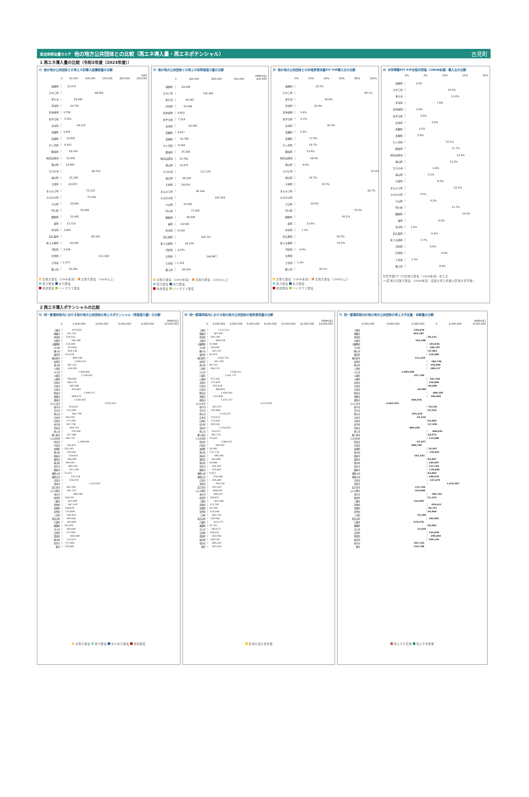自治体排出量カルテ 他の地方公共団体との比較（再エネ導入量・再エネポテンシャル） 吉見町
1 再エネ導入量の比較（令和5年度（2023年度））
1）他の地方公共団体との再エネ別導入設備容量の比較
[kW]
0 50,000 100,000 150,000 200,000 250,000
遠軽町 15,673
みやこ町 98,856
多久市 34,495
芽室町 24,731
北中城村 3,758
永平寺町 5,561
吉見町 44,133
美郷町 3,405
美幌町 12,852
七ヶ浜町 6,410
御嵩町 19,534
陸前高田市 12,402
基山町 10,865
えびの市 88,713
嵐山町 21,126
大井町 18,873
まんのう町 73,153
みなかみ町 75,183
小山町 23,891
門川町 54,438
御船町 23,491
森町 13,714
余市町 3,961
北広島町 88,319
新上五島町 22,045
河北町 3,249
矢吹町 111,324
士別市 1,071
築上町 20,290
太陽光発電（10kW未満） 太陽光発電（10kW以上）
風力発電 水力発電
地熱発電 バイオマス発電
2）他の地方公共団体との再エネ別発電電力量の比較
[MWh/年]
0 100,000 200,000 300,000 400,000
遠軽町 24,648
みやこ町 130,240
多久市 45,067
芽室町 33,994
北中城村 4,852
永平寺町 7,214
吉見町 58,065
美郷町 4,617
美幌町 16,766
七ヶ浜町 8,093
御嵩町 25,329
陸前高田市 15,781
基山町 13,873
えびの市 117,170
嵐山町 28,245
大井町 24,614
まんのう町 96,184
みなかみ町 187,933
小山町 33,263
門川町 71,402
御船町 48,428
森町 18,583
余市町 6,018
北広島町 120,717
新上五島町 42,576
河北町 4,075
矢吹町 146,887
士別市 1,333
築上町 26,419
太陽光発電（10kW未満） 太陽光発電（10kW以上）
風力発電 水力発電
地熱発電 バイオマス発電
3）他の地方公共団体との対電気使用量FIT･FIP導入比の比較
0% 20% 40% 60% 80% 100%
遠軽町 25.5%
みやこ町 89.1%
多久市 36.8%
芽室町 23.4%
北中城村 5.4%
永平寺町 6.1%
吉見町 40.3%
美郷町 5.2%
美幌町 17.0%
七ヶ浜町 16.7%
御嵩町 13.4%
陸前高田市 18.4%
基山町 8.4%
えびの市 97.2%
嵐山町 16.7%
大井町 33.3%
まんのう町 92.7%
みなかみ町
小山町 19.0%
門川町 75.2%
御船町 60.1%
森町 13.4%
余市町 7.1%
北広島町 52.5%
新上五島町 53.2%
河北町 4.0%
矢吹町
士別市 1.4%
築上町 30.1%
太陽光発電（10kW未満） 太陽光発電（10kW以上）
風力発電 水力発電
地熱発電 バイオマス発電
4）対世帯数FIT･FIP太陽光発電（10kW未満）導入比の比較
0% 5% 10% 15% 20%
遠軽町 2.4%
みやこ町 10.6%
多久市 11.6%
芽室町 7.8%
北中城村 2.6%
永平寺町 3.6%
吉見町 6.6%
美郷町 3.2%
美幌町 2.8%
七ヶ浜町 10.1%
御嵩町 11.7%
陸前高田市 12.9%
基山町 11.2%
えびの市 6.8%
嵐山町 5.5%
大井町 8.0%
まんのう町 12.2%
みなかみ町 3.5%
小山町 6.2%
門川町 11.7%
御船町 14.4%
森町 8.2%
余市町 1.2%
北広島町 6.4%
新上五島町 3.7%
河北町 6.0%
矢吹町 9.0%
士別市 1.3%
築上町 8.4%
対世帯数FIT･FIP太陽光発電（10kW未満）導入比
＝(区域の太陽光発電（10kW未満）設備の導入件数)/(区域の世帯数)
2 再エネ導入ポテンシャルの比較
5）同一都道府県内における他の地方公共団体の再エネポテンシャル（発電電力量）の比較
[MWh/年]
0 2,000,000 4,000,000 6,000,000 8,000,000 10,000,000
上尾市 873,833
朝霞市 325,125
伊奈町 229,333
入間市 746,248
小鹿野町 216,504
小川町 373,403
桶川市 439,136
越生町 153,479
春日部市 899,338
加須市 1,056,519
神川町 361,751
上里町 424,492
川口市 1,446,466
川越市 1,704,002
川島町 358,482
北本市 400,279
行田市 605,085
久喜市 824,867
熊谷市 1,949,121
鴻巣市 808,473
越谷市 1,028,355
さいたま市 3,931,012
坂戸市 526,607
幸手市 312,990
狭山市 862,799
志木市 183,018
白岡市 277,490
杉戸町 267,738
草加市 640,761
秩父市 754,504
鶴ヶ島市 327,346
ときがわ町 189,170
所沢市 1,398,604
戸田市 326,422
長瀞町 105,242
滑川町 314,565
新座市 528,825
蓮田市 364,493
鳩山町 196,343
羽生市 483,545
飯能市 552,296
東秩父村 72,477
東松山市 725,118
日高市 576,919
深谷市 2,473,837
富士見市 303,764
ふじみ野市 342,713
本庄市 948,184
松伏町 160,031
三郷市 437,099
美里町 467,397
皆野町 138,429
宮代町 173,608
三芳町 330,415
毛呂山町 269,466
八潮市 343,899
横瀬町 102,655
吉川市 293,640
吉見町 277,681
寄居町 644,448
嵐山町 313,671
和光市 177,882
蕨市 150,845
太陽光発電 風力発電 中小水力発電 地熱発電
6）同一都道府県内における他の地方公共団体の電気使用量の比較
[MWh/年]
0 2,000,000 4,000,000 6,000,000 8,000,000 10,000,000 12,000,000 14,000,000
上尾市 1,112,511
朝霞市 587,407
伊奈町 209,199
入間市 849,528
小鹿野町 52,868
小川町 164,695
桶川市 351,253
越生町 42,973
春日部市 1,010,753
加須市 691,783
神川町 85,710
上里町 184,275
川口市 2,546,012
川越市 1,931,771
川島町 157,145
北本市 273,419
行田市 505,478
久喜市 868,851
熊谷市 1,458,763
鴻巣市 523,008
越谷市 1,473,272
さいたま市 6,373,945
坂戸市 452,477
幸手市 259,480
狭山市 1,254,477
志木市 270,627
白岡市 213,607
杉戸町 200,534
草加市 1,250,055
秩父市 314,471
鶴ヶ島市 302,773
ときがわ町 75,662
所沢市 1,466,032
戸田市 766,587
長瀞町 30,945
滑川町 137,714
新座市 690,365
蓮田市 302,486
鳩山町 50,846
羽生市 356,387
飯能市 373,841
東秩父村 9,417
東松山市 576,548
日高市 339,449
深谷市 794,250
富士見市 415,547
ふじみ野市 468,559
本庄市 548,422
松伏町 108,812
三郷市 652,006
美里町 111,787
皆野町 43,708
宮代町 114,164
三芳町 361,718
毛呂山町 159,564
八潮市 623,177
横瀬町 47,752
吉川市 305,671
吉見町 144,022
寄居町 353,956
嵐山町 169,535
和光市 385,033
蕨市 367,633
区域の電気使用量
7）同一都道府県内の他の地方公共団体の再エネ不足量・余剰量の比較
[MWh/年]
-6,000,000 -4,000,000 -2,000,000 0 2,000,000 4,000,000
上尾市 -236,678
朝霞市 -262,282
伊奈町 20,133
入間市 -103,280
小鹿野町 163,636
小川町 208,707
桶川市 87,883
越生町 110,506
春日部市 -111,415
加須市 364,736
神川町 276,040
上里町 240,217
川口市 -1,099,546
川越市 -227,769
川島町 201,336
北本市 126,860
行田市 99,606
久喜市 -43,983
熊谷市 490,358
鴻巣市 285,465
越谷市 -444,916
さいたま市 -2,442,933
坂戸市 74,130
幸手市 53,510
狭山市 -391,678
志木市 -87,610
白岡市 63,884
杉戸町 67,204
草加市 -609,295
秩父市 440,033
鶴ヶ島市 24,573
ときがわ町 113,508
所沢市 -67,427
戸田市 -440,165
長瀞町 74,297
滑川町 176,851
新座市 -161,541
蓮田市 62,007
鳩山町 145,497
羽生市 127,159
飯能市 178,454
東秩父村 63,059
東松山市 148,570
日高市 237,470
深谷市 1,679,587
富士見市 -111,784
ふじみ野市 -125,846
本庄市 399,762
松伏町 51,219
三郷市 -214,907
美里町 355,611
皆野町 94,721
宮代町 59,444
三芳町 -31,303
毛呂山町 109,902
八潮市 -279,278
横瀬町 54,903
吉川市 -12,032
吉見町 133,659
寄居町 290,492
嵐山町 144,136
和光市 -207,152
蕨市 -216,788
再エネ不足量 再エネ余剰量